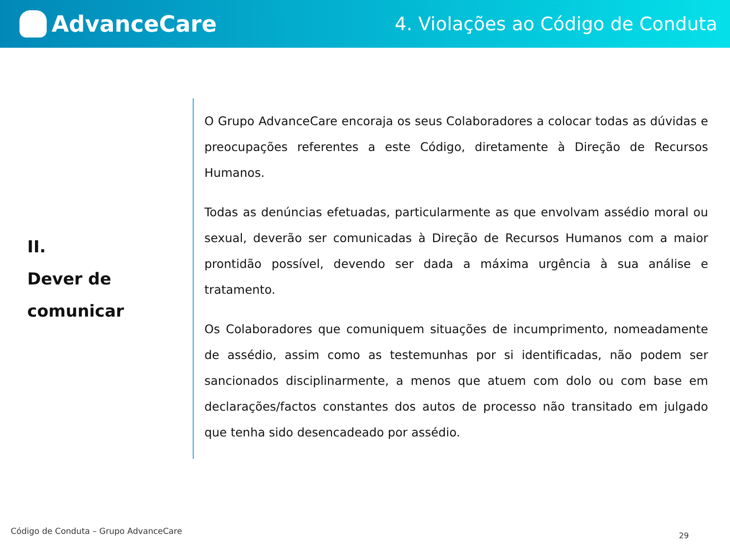AdvanceCare
4. Violações ao Código de Conduta
II.
Dever de
comunicar
O Grupo AdvanceCare encoraja os seus Colaboradores a colocar todas as dúvidas e preocupações referentes a este Código, diretamente à Direção de Recursos Humanos.
Todas as denúncias efetuadas, particularmente as que envolvam assédio moral ou sexual, deverão ser comunicadas à Direção de Recursos Humanos com a maior prontidão possível, devendo ser dada a máxima urgência à sua análise e tratamento.
Os Colaboradores que comuniquem situações de incumprimento, nomeadamente de assédio, assim como as testemunhas por si identificadas, não podem ser sancionados disciplinarmente, a menos que atuem com dolo ou com base em declarações/factos constantes dos autos de processo não transitado em julgado que tenha sido desencadeado por assédio.
Código de Conduta – Grupo AdvanceCare
29